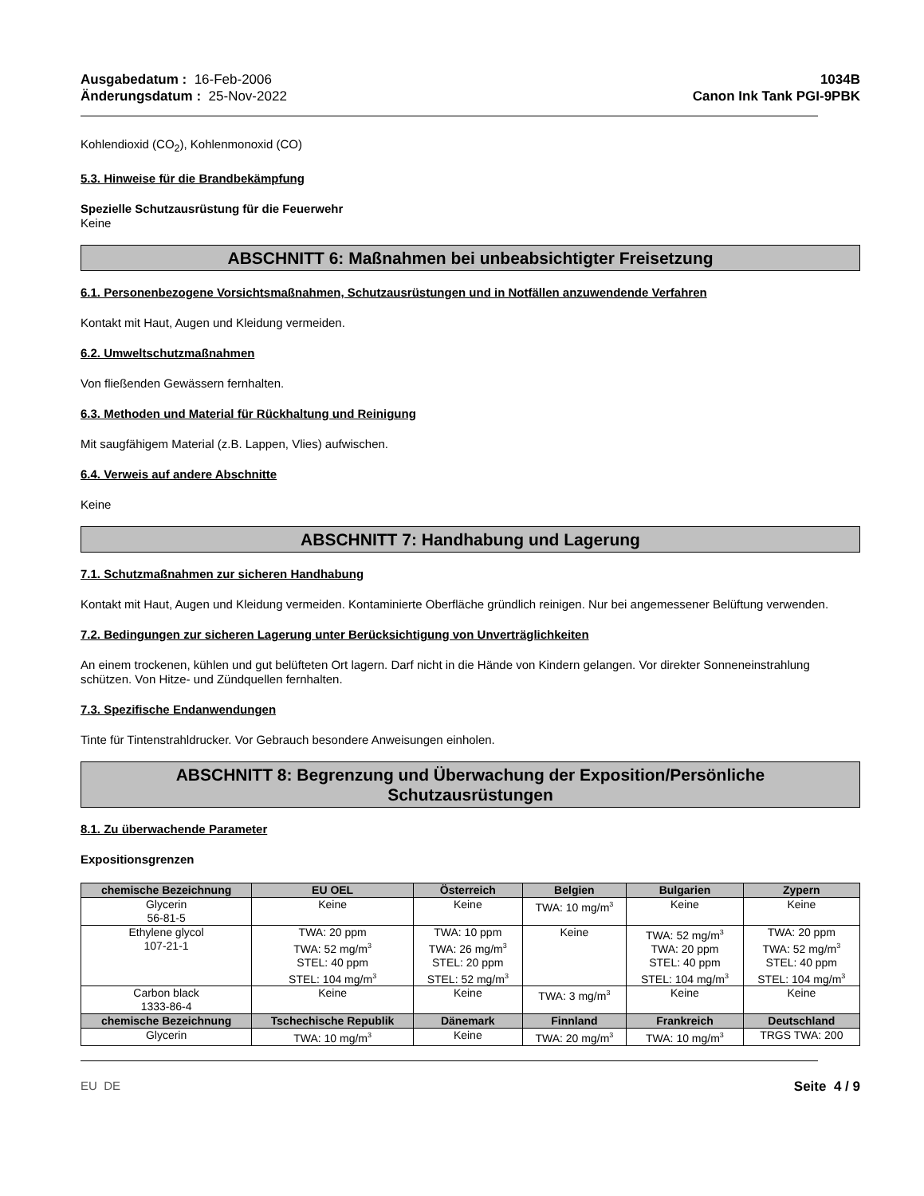Ausgabedatum : 16-Feb-2006
Änderungsdatum : 25-Nov-2022
1034B
Canon Ink Tank PGI-9PBK
Kohlendioxid (CO<sub>2</sub>), Kohlenmonoxid (CO)
5.3. Hinweise für die Brandbekämpfung
Spezielle Schutzausrüstung für die Feuerwehr
Keine
ABSCHNITT 6: Maßnahmen bei unbeabsichtigter Freisetzung
6.1. Personenbezogene Vorsichtsmaßnahmen, Schutzausrüstungen und in Notfällen anzuwendende Verfahren
Kontakt mit Haut, Augen und Kleidung vermeiden.
6.2. Umweltschutzmaßnahmen
Von fließenden Gewässern fernhalten.
6.3. Methoden und Material für Rückhaltung und Reinigung
Mit saugfähigem Material (z.B. Lappen, Vlies) aufwischen.
6.4. Verweis auf andere Abschnitte
Keine
ABSCHNITT 7: Handhabung und Lagerung
7.1. Schutzmaßnahmen zur sicheren Handhabung
Kontakt mit Haut, Augen und Kleidung vermeiden. Kontaminierte Oberfläche gründlich reinigen. Nur bei angemessener Belüftung verwenden.
7.2. Bedingungen zur sicheren Lagerung unter Berücksichtigung von Unverträglichkeiten
An einem trockenen, kühlen und gut belüfteten Ort lagern. Darf nicht in die Hände von Kindern gelangen. Vor direkter Sonneneinstrahlung schützen. Von Hitze- und Zündquellen fernhalten.
7.3. Spezifische Endanwendungen
Tinte für Tintenstrahldrucker. Vor Gebrauch besondere Anweisungen einholen.
ABSCHNITT 8: Begrenzung und Überwachung der Exposition/Persönliche
Schutzausrüstungen
8.1. Zu überwachende Parameter
Expositionsgrenzen
| chemische Bezeichnung | EU OEL | Österreich | Belgien | Bulgarien | Zypern |
| --- | --- | --- | --- | --- | --- |
| Glycerin 56-81-5 | Keine | Keine | TWA: 10 mg/m<sup>3</sup> | Keine | Keine |
| Ethylene glycol 107-21-1 | TWA: 20 ppm TWA: 52 mg/m<sup>3</sup> STEL: 40 ppm STEL: 104 mg/m<sup>3</sup> | TWA: 10 ppm TWA: 26 mg/m<sup>3</sup> STEL: 20 ppm STEL: 52 mg/m<sup>3</sup> | Keine | TWA: 52 mg/m<sup>3</sup> TWA: 20 ppm STEL: 40 ppm STEL: 104 mg/m<sup>3</sup> | TWA: 20 ppm TWA: 52 mg/m<sup>3</sup> STEL: 40 ppm STEL: 104 mg/m<sup>3</sup> |
| Carbon black 1333-86-4 | Keine | Keine | TWA: 3 mg/m<sup>3</sup> | Keine | Keine |
| chemische Bezeichnung | Tschechische Republik | Dänemark | Finnland | Frankreich | Deutschland |
| Glycerin | TWA: 10 mg/m<sup>3</sup> | Keine | TWA: 20 mg/m<sup>3</sup> | TWA: 10 mg/m<sup>3</sup> | TRGS TWA: 200 |
EU DE Seite 4 / 9